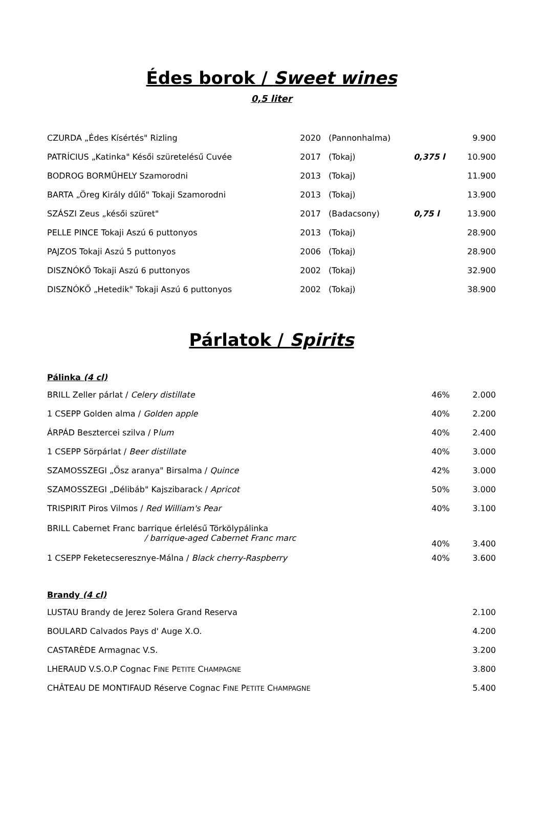Édes borok / Sweet wines
0,5 liter
| CZURDA „Édes Kísértés" Rizling | 2020 | (Pannonhalma) | | 9.900 |
| PATRÍCIUS „Katinka" Késői szüretelésű Cuvée | 2017 | (Tokaj) | 0,375 l | 10.900 |
| BODROG BORMŰHELY Szamorodni | 2013 | (Tokaj) | | 11.900 |
| BARTA „Öreg Király dűlő" Tokaji Szamorodni | 2013 | (Tokaj) | | 13.900 |
| SZÁSZI Zeus „késői szüret" | 2017 | (Badacsony) | 0,75 l | 13.900 |
| PELLE PINCE Tokaji Aszú 6 puttonyos | 2013 | (Tokaj) | | 28.900 |
| PAJZOS Tokaji Aszú 5 puttonyos | 2006 | (Tokaj) | | 28.900 |
| DISZNÓKŐ Tokaji Aszú 6 puttonyos | 2002 | (Tokaj) | | 32.900 |
| DISZNÓKŐ „Hetedik" Tokaji Aszú 6 puttonyos | 2002 | (Tokaj) | | 38.900 |
Párlatok / Spirits
Pálinka (4 cl)
| BRILL Zeller párlat / Celery distillate | 46% | 2.000 |
| 1 CSEPP Golden alma / Golden apple | 40% | 2.200 |
| ÁRPÁD Besztercei szilva / P lum | 40% | 2.400 |
| 1 CSEPP Sörpárlat / Beer distillate | 40% | 3.000 |
| SZAMOSSZEGI „Ősz aranya" Birsalma / Quince | 42% | 3.000 |
| SZAMOSSZEGI „Délibáb" Kajszibarack / Apricot | 50% | 3.000 |
| TRISPIRIT Piros Vilmos / Red William's Pear | 40% | 3.100 |
| BRILL Cabernet Franc barrique érlelésű Törkölypálinka / barrique-aged Cabernet Franc marc | 40% | 3.400 |
| 1 CSEPP Feketecseresznye-Málna / Black cherry-Raspberry | 40% | 3.600 |
Brandy (4 cl)
| LUSTAU Brandy de Jerez Solera Grand Reserva | 2.100 |
| BOULARD Calvados Pays d' Auge X.O. | 4.200 |
| CASTARÈDE Armagnac V.S. | 3.200 |
| LHERAUD V.S.O.P Cognac F INE P ETITE C HAMPAGNE | 3.800 |
| CHÂTEAU DE MONTIFAUD Réserve Cognac F INE P ETITE C HAMPAGNE | 5.400 |